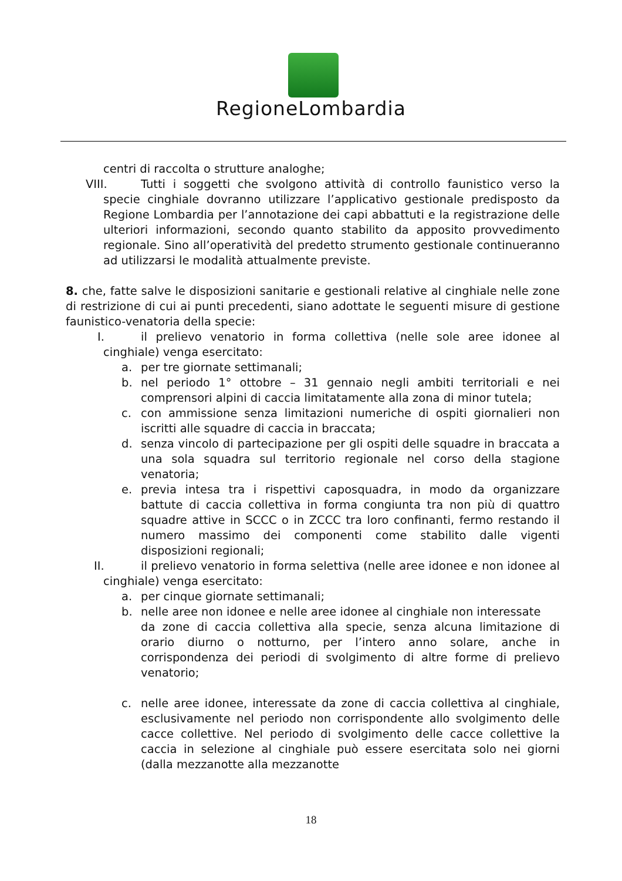RegioneLombardia
centri di raccolta o strutture analoghe;
VIII. Tutti i soggetti che svolgono attività di controllo faunistico verso la specie cinghiale dovranno utilizzare l’applicativo gestionale predisposto da Regione Lombardia per l’annotazione dei capi abbattuti e la registrazione delle ulteriori informazioni, secondo quanto stabilito da apposito provvedimento regionale. Sino all’operatività del predetto strumento gestionale continueranno ad utilizzarsi le modalità attualmente previste.
8. che, fatte salve le disposizioni sanitarie e gestionali relative al cinghiale nelle zone di restrizione di cui ai punti precedenti, siano adottate le seguenti misure di gestione faunistico-venatoria della specie:
I. il prelievo venatorio in forma collettiva (nelle sole aree idonee al cinghiale) venga esercitato:
a. per tre giornate settimanali;
b. nel periodo 1° ottobre – 31 gennaio negli ambiti territoriali e nei comprensori alpini di caccia limitatamente alla zona di minor tutela;
c. con ammissione senza limitazioni numeriche di ospiti giornalieri non iscritti alle squadre di caccia in braccata;
d. senza vincolo di partecipazione per gli ospiti delle squadre in braccata a una sola squadra sul territorio regionale nel corso della stagione venatoria;
e. previa intesa tra i rispettivi caposquadra, in modo da organizzare battute di caccia collettiva in forma congiunta tra non più di quattro squadre attive in SCCC o in ZCCC tra loro confinanti, fermo restando il numero massimo dei componenti come stabilito dalle vigenti disposizioni regionali;
II. il prelievo venatorio in forma selettiva (nelle aree idonee e non idonee al cinghiale) venga esercitato:
a. per cinque giornate settimanali;
b. nelle aree non idonee e nelle aree idonee al cinghiale non interessate
da zone di caccia collettiva alla specie, senza alcuna limitazione di orario diurno o notturno, per l’intero anno solare, anche in corrispondenza dei periodi di svolgimento di altre forme di prelievo venatorio;
c. nelle aree idonee, interessate da zone di caccia collettiva al cinghiale, esclusivamente nel periodo non corrispondente allo svolgimento delle cacce collettive. Nel periodo di svolgimento delle cacce collettive la caccia in selezione al cinghiale può essere esercitata solo nei giorni (dalla mezzanotte alla mezzanotte
18